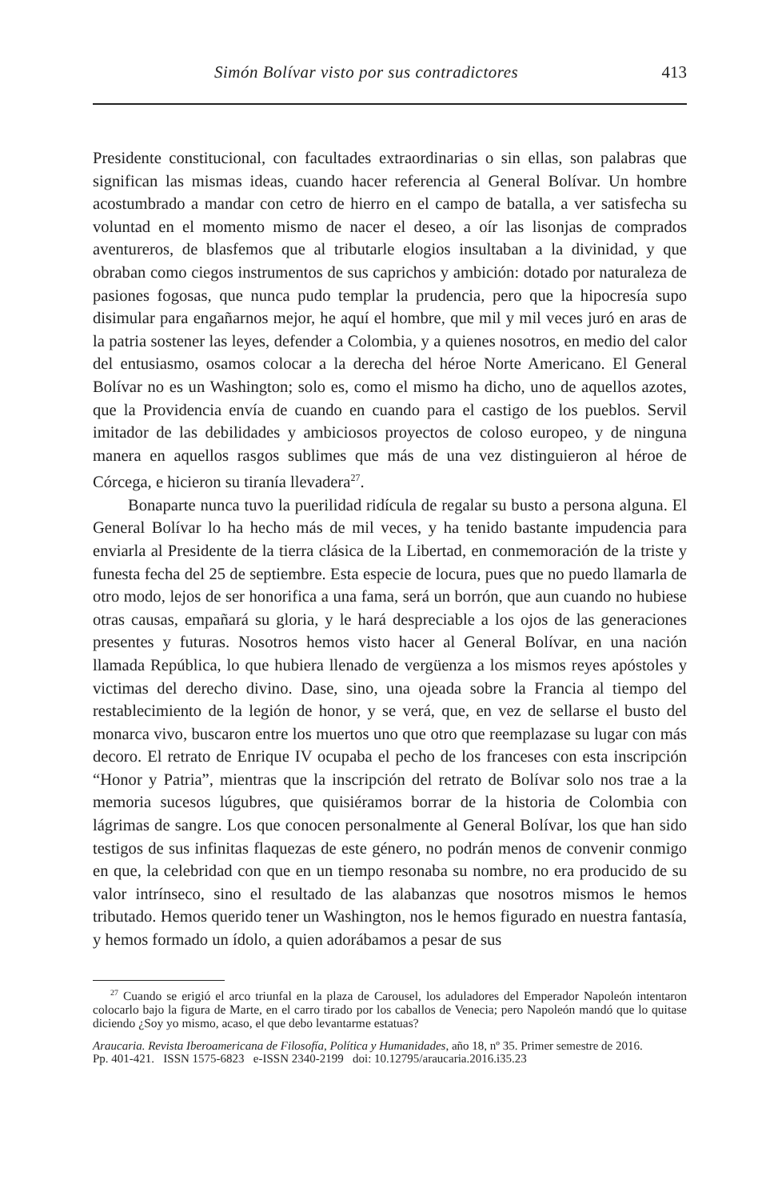Simón Bolívar visto por sus contradictores 413
Presidente constitucional, con facultades extraordinarias o sin ellas, son palabras que significan las mismas ideas, cuando hacer referencia al General Bolívar. Un hombre acostumbrado a mandar con cetro de hierro en el campo de batalla, a ver satisfecha su voluntad en el momento mismo de nacer el deseo, a oír las lisonjas de comprados aventureros, de blasfemos que al tributarle elogios insultaban a la divinidad, y que obraban como ciegos instrumentos de sus caprichos y ambición: dotado por naturaleza de pasiones fogosas, que nunca pudo templar la prudencia, pero que la hipocresía supo disimular para engañarnos mejor, he aquí el hombre, que mil y mil veces juró en aras de la patria sostener las leyes, defender a Colombia, y a quienes nosotros, en medio del calor del entusiasmo, osamos colocar a la derecha del héroe Norte Americano. El General Bolívar no es un Washington; solo es, como el mismo ha dicho, uno de aquellos azotes, que la Providencia envía de cuando en cuando para el castigo de los pueblos. Servil imitador de las debilidades y ambiciosos proyectos de coloso europeo, y de ninguna manera en aquellos rasgos sublimes que más de una vez distinguieron al héroe de Córcega, e hicieron su tiranía llevadera<sup>27</sup>.
Bonaparte nunca tuvo la puerilidad ridícula de regalar su busto a persona alguna. El General Bolívar lo ha hecho más de mil veces, y ha tenido bastante impudencia para enviarla al Presidente de la tierra clásica de la Libertad, en conmemoración de la triste y funesta fecha del 25 de septiembre. Esta especie de locura, pues que no puedo llamarla de otro modo, lejos de ser honorifica a una fama, será un borrón, que aun cuando no hubiese otras causas, empañará su gloria, y le hará despreciable a los ojos de las generaciones presentes y futuras. Nosotros hemos visto hacer al General Bolívar, en una nación llamada República, lo que hubiera llenado de vergüenza a los mismos reyes apóstoles y victimas del derecho divino. Dase, sino, una ojeada sobre la Francia al tiempo del restablecimiento de la legión de honor, y se verá, que, en vez de sellarse el busto del monarca vivo, buscaron entre los muertos uno que otro que reemplazase su lugar con más decoro. El retrato de Enrique IV ocupaba el pecho de los franceses con esta inscripción “Honor y Patria”, mientras que la inscripción del retrato de Bolívar solo nos trae a la memoria sucesos lúgubres, que quisiéramos borrar de la historia de Colombia con lágrimas de sangre. Los que conocen personalmente al General Bolívar, los que han sido testigos de sus infinitas flaquezas de este género, no podrán menos de convenir conmigo en que, la celebridad con que en un tiempo resonaba su nombre, no era producido de su valor intrínseco, sino el resultado de las alabanzas que nosotros mismos le hemos tributado. Hemos querido tener un Washington, nos le hemos figurado en nuestra fantasía, y hemos formado un ídolo, a quien adorábamos a pesar de sus
<sup>27</sup> Cuando se erigió el arco triunfal en la plaza de Carousel, los aduladores del Emperador Napoleón intentaron colocarlo bajo la figura de Marte, en el carro tirado por los caballos de Venecia; pero Napoleón mandó que lo quitase diciendo ¿Soy yo mismo, acaso, el que debo levantarme estatuas?
Araucaria. Revista Iberoamericana de Filosofía, Política y Humanidades, año 18, nº 35. Primer semestre de 2016.
Pp. 401-421. ISSN 1575-6823 e-ISSN 2340-2199 doi: 10.12795/araucaria.2016.i35.23